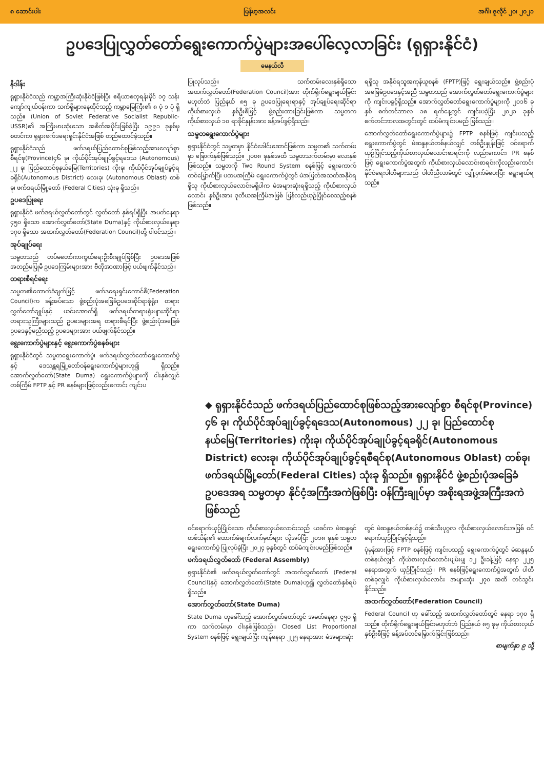၈ ဆောင်းပါး မြန်မာ့အလင်း အင်္ဂါ၊ ဇူလိုင် ၂၀၊ ၂၀၂၁
ဥပဒေပြုလွှတ်တော်ရွေးကောက်ပွဲများအပေါ်လေ့လာခြင်း (ရုရှားနိုင်ငံ)
မေနယ်လီ
နိဒါန်း
ရုရှားနိုင်ငံသည် ကမ္ဘာ့အကြီးဆုံးနိုင်ငံဖြစ်ပြီး ဧရိယာစတုရန်းမိုင် ၁၇ သန်းကျော်ကျယ်ဝန်းကာ သက်ရှိများနေထိုင်သည့် ကမ္ဘာမြေကြီး၏ ၈ ပုံ ၁ ပုံ ရှိသည်။ (Union of Soviet Federative Socialist Republic-USSR)၏ အကြီးမားဆုံးသော အစိတ်အပိုင်းဖြစ်ခဲ့ပြီး ၁၉၉၁ ခုနှစ်မှစတင်ကာ ရုရှားဖက်ဒရေးရှင်းနိုင်ငံအဖြစ် တည်ထောင်ခဲ့သည်။
ရုရှားနိုင်ငံသည် ဖက်ဒရယ်ပြည်ထောင်စုဖြစ်သည့်အားလျော်စွာ စီရင်စု(Province)၄၆ ခု၊ ကိုယ်ပိုင်အုပ်ချုပ်ခွင့်ရဒေသ (Autonomous) ၂၂ ခု၊ ပြည်ထောင်စုနယ်မြေ(Territories) ကိုးခု၊ ကိုယ်ပိုင်အုပ်ချုပ်ခွင့်ရခရိုင်(Autonomous District) လေးခု၊ (Autonomous Oblast) တစ်ခု၊ ဖက်ဒရယ်မြို့တော် (Federal Cities) သုံးခု ရှိသည်။
ဥပဒေပြုရေး
ရုရှားနိုင်ငံ ဖက်ဒရယ်လွှတ်တော်တွင် လွှတ်တော် နှစ်ရပ်ရှိပြီး အမတ်နေရာ ၄၅၀ ရှိသော အောက်လွှတ်တော်(State Duma)နှင့် ကိုယ်စားလှယ်နေရာ ၁၇၀ ရှိသော အထက်လွှတ်တော်(Federation Council)တို့ ပါဝင်သည်။
အုပ်ချုပ်ရေး
သမ္မတသည် တပ်မတော်ကာကွယ်ရေးဦးစီးချုပ်ဖြစ်ပြီး ဥပဒေအဖြစ် အတည်မပြုမီ ဥပဒေကြမ်းများအား ဗီတိုအာဏာဖြင့် ပယ်ဖျက်နိုင်သည်။
တရားစီရင်ရေး
သမ္မတ၏ထောက်ခံချက်ဖြင့် ဖက်ဒရေးရှင်းကောင်စီ(Federation Council)က ခန့်အပ်သော ဖွဲ့စည်းပုံအခြေခံဥပဒေဆိုင်ရာခုံရုံး၊ တရားလွှတ်တော်ချုပ်နှင့် ယင်းအောက်ရှိ ဖက်ဒရယ်တရားရုံးများဆိုင်ရာ တရားသူကြီးများသည် ဥပဒေများအရ တရားစီရင်ပြီး ဖွဲ့စည်းပုံအခြေခံဥပဒေနှင့်မညီသည့် ဥပဒေများအား ပယ်ဖျက်နိုင်သည်။
ရွေးကောက်ပွဲများနှင့် ရွေးကောက်ပွဲစနစ်များ
ရုရှားနိုင်ငံတွင် သမ္မတရွေးကောက်ပွဲ၊ ဖက်ဒရယ်လွှတ်တော်ရွေးကောက်ပွဲနှင့် ဒေသန္တရမြို့တော်ဝန်ရွေးကောက်ပွဲများဟူ၍ ရှိသည်။ အောက်လွှတ်တော်(State Duma) ရွေးကောက်ပွဲများကို ငါးနှစ်လျှင် တစ်ကြိမ် FPTP နှင့် PR စနစ်များဖြင့်လည်းကောင်း ကျင်းပ
ပြုလုပ်သည်။ သက်တမ်းလေးနှစ်ရှိသော အထက်လွှတ်တော်(Federation Council)အား တိုက်ရိုက်ရွေးချယ်ခြင်းမဟုတ်ဘဲ ပြည်နယ် ၈၅ ခု ဥပဒေပြုရေးရာနှင့် အုပ်ချုပ်ရေးဆိုင်ရာ ကိုယ်စားလှယ် နှစ်ဦးစီဖြင့် ဖွဲ့စည်းထားခြင်းဖြစ်ကာ သမ္မတက ကိုယ်စားလှယ် ၁၀ ရာခိုင်နှုန်းအား ခန့်အပ်ခွင့်ရှိသည်။
သမ္မတရွေးကောက်ပွဲများ
ရုရှားနိုင်ငံတွင် သမ္မတမှာ နိုင်ငံခေါင်းဆောင်ဖြစ်ကာ သမ္မတ၏ သက်တမ်းမှာ ခြောက်နှစ်ဖြစ်သည်။ ၂၀၀၈ ခုနှစ်အထိ သမ္မတသက်တမ်းမှာ လေးနှစ်ဖြစ်သည်။ သမ္မတကို Two Round System စနစ်ဖြင့် ရွေးကောက်တင်မြှောက်ပြီး ပထမအကြိမ် ရွေးကောက်ပွဲတွင် မဲအပြတ်အသတ်အနိုင်ရရှိသူ ကိုယ်စားလှယ်လောင်းမရှိပါက မဲအများဆုံးရရှိသည့် ကိုယ်စားလှယ်လောင်း နှစ်ဦးအား ဒုတိယအကြိမ်အဖြစ် ပြန်လည်ယှဉ်ပြိုင်စေသည့်စနစ်ဖြစ်သည်။
ရရှိသူ အနိုင်ရသူအကုန်ယူစနစ် (FPTP)ဖြင့် ရွေးချယ်သည်။ ဖွဲ့စည်းပုံအခြေခံဥပဒေနှင့်အညီ သမ္မတသည် အောက်လွှတ်တော်ရွေးကောက်ပွဲများကို ကျင်းပခွင့်ရှိသည်။ အောက်လွှတ်တော်ရွေးကောက်ပွဲများကို ၂၀၁၆ ခုနှစ် စက်တင်ဘာလ ၁၈ ရက်နေ့တွင် ကျင်းပခဲ့ပြီး ၂၀၂၁ ခုနှစ် စက်တင်ဘာလအတွင်းတွင် ထပ်မံကျင်းပမည် ဖြစ်သည်။
အောက်လွှတ်တော်ရွေးကောက်ပွဲများ၌ FPTP စနစ်ဖြင့် ကျင်းပသည့် ရွေးကောက်ပွဲတွင် မဲဆန္ဒနယ်တစ်နယ်လျှင် တစ်ဦးနှုန်းဖြင့် ဝင်ရောက်ယှဉ်ပြိုင်သည့်ကိုယ်စားလှယ်လောင်းစာရင်းကို လည်းကောင်း၊ PR စနစ်ဖြင့် ရွေးကောက်ပွဲအတွက် ကိုယ်စားလှယ်လောင်းစာရင်းကိုလည်းကောင်း နိုင်ငံရေးပါတီများသည် ပါတီညီလာခံတွင် လျှို့ဝှက်မဲပေးပြီး ရွေးချယ်ရသည်။
◆ ရုရှားနိုင်ငံသည် ဖက်ဒရယ်ပြည်ထောင်စုဖြစ်သည့်အားလျော်စွာ စီရင်စု(Province) ၄၆ ခု၊ ကိုယ်ပိုင်အုပ်ချုပ်ခွင့်ရဒေသ(Autonomous) ၂၂ ခု၊ ပြည်ထောင်စုနယ်မြေ(Territories) ကိုးခု၊ ကိုယ်ပိုင်အုပ်ချုပ်ခွင့်ရခရိုင်(Autonomous District) လေးခု၊ ကိုယ်ပိုင်အုပ်ချုပ်ခွင့်ရစီရင်စု(Autonomous Oblast) တစ်ခု၊ ဖက်ဒရယ်မြို့တော်(Federal Cities) သုံးခု ရှိသည်။ ရုရှားနိုင်ငံ ဖွဲ့စည်းပုံအခြေခံဥပဒေအရ သမ္မတမှာ နိုင်ငံ့အကြီးအကဲဖြစ်ပြီး ဝန်ကြီးချုပ်မှာ အစိုးရအဖွဲ့အကြီးအကဲဖြစ်သည်
ဝင်ရောက်ယှဉ်ပြိုင်သော ကိုယ်စားလှယ်လောင်းသည် ယခင်က မဲဆန္ဒရှင် တစ်သိန်း၏ ထောက်ခံချက်လက်မှတ်များ လိုအပ်ပြီး ၂၀၁၈ ခုနှစ် သမ္မတရွေးကောက်ပွဲ ပြုလုပ်ခဲ့ပြီး ၂၀၂၄ ခုနှစ်တွင် ထပ်မံကျင်းပမည်ဖြစ်သည်။
ဖက်ဒရယ်လွှတ်တော် (Federal Assembly)
ရုရှားနိုင်ငံ၏ ဖက်ဒရယ်လွှတ်တော်တွင် အထက်လွှတ်တော် (Federal Council)နှင့် အောက်လွှတ်တော်(State Duma)ဟူ၍ လွှတ်တော်နှစ်ရပ်ရှိသည်။
အောက်လွှတ်တော်(State Duma)
State Duma ဟုခေါ်သည့် အောက်လွှတ်တော်တွင် အမတ်နေရာ ၄၅၀ ရှိကာ သက်တမ်းမှာ ငါးနှစ်ဖြစ်သည်။ Closed List Proportional System စနစ်ဖြင့် ရွေးချယ်ပြီး ကျန်နေရာ ၂၂၅ နေရာအား မဲအများဆုံး
တွင် မဲဆန္ဒနယ်တစ်နယ်၌ တစ်သီးပုဂ္ဂလ ကိုယ်စားလှယ်လောင်းအဖြစ် ဝင်ရောက်ယှဉ်ပြိုင်ခွင့်ရှိသည်။
ပုံမှန်အားဖြင့် FPTP စနစ်ဖြင့် ကျင်းပသည့် ရွေးကောက်ပွဲတွင် မဲဆန္ဒနယ်တစ်နယ်လျှင် ကိုယ်စားလှယ်လောင်းပျမ်းမျှ ၁၂ ဦးခန့်ဖြင့် နေရာ ၂၂၅ နေရာအတွက် ယှဉ်ပြိုင်သည်။ PR စနစ်ဖြင့်ရွေးကောက်ပွဲအတွက် ပါတီတစ်ခုလျှင် ကိုယ်စားလှယ်လောင်း အများဆုံး ၂၇၀ အထိ တင်သွင်းနိုင်သည်။
အထက်လွှတ်တော်(Federation Council)
Federal Council ဟု ခေါ်သည့် အထက်လွှတ်တော်တွင် နေရာ ၁၇၀ ရှိသည်။ တိုက်ရိုက်ရွေးချယ်ခြင်းမဟုတ်ဘဲ ပြည်နယ် ၈၅ ခုမှ ကိုယ်စားလှယ် နှစ်ဦးစီဖြင့် ခန့်အပ်တင်မြှောက်ခြင်းဖြစ်သည်။
စာမျက်နှာ ၉ သို့